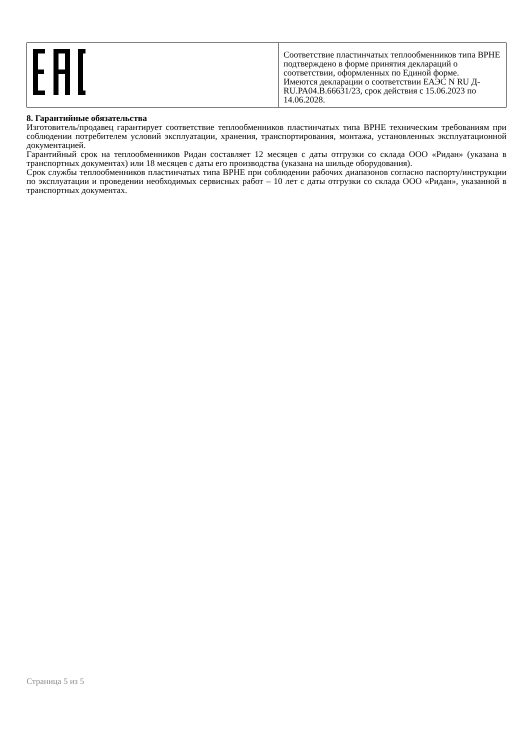| | Соответствие пластинчатых теплообменников типа BPHE подтверждено в форме принятия деклараций о соответствии, оформленных по Единой форме. Имеются декларации о соответствии ЕАЭС N RU Д-RU.PA04.B.66631/23, срок действия с 15.06.2023 по 14.06.2028. |
8. Гарантийные обязательства
Изготовитель/продавец гарантирует соответствие теплообменников пластинчатых типа BPHE техническим требованиям при соблюдении потребителем условий эксплуатации, хранения, транспортирования, монтажа, установленных эксплуатационной документацией.
Гарантийный срок на теплообменников Ридан составляет 12 месяцев с даты отгрузки со склада ООО «Ридан» (указана в транспортных документах) или 18 месяцев с даты его производства (указана на шильде оборудования).
Срок службы теплообменников пластинчатых типа BPHE при соблюдении рабочих диапазонов согласно паспорту/инструкции по эксплуатации и проведении необходимых сервисных работ – 10 лет с даты отгрузки со склада ООО «Ридан», указанной в транспортных документах.
Страница 5 из 5